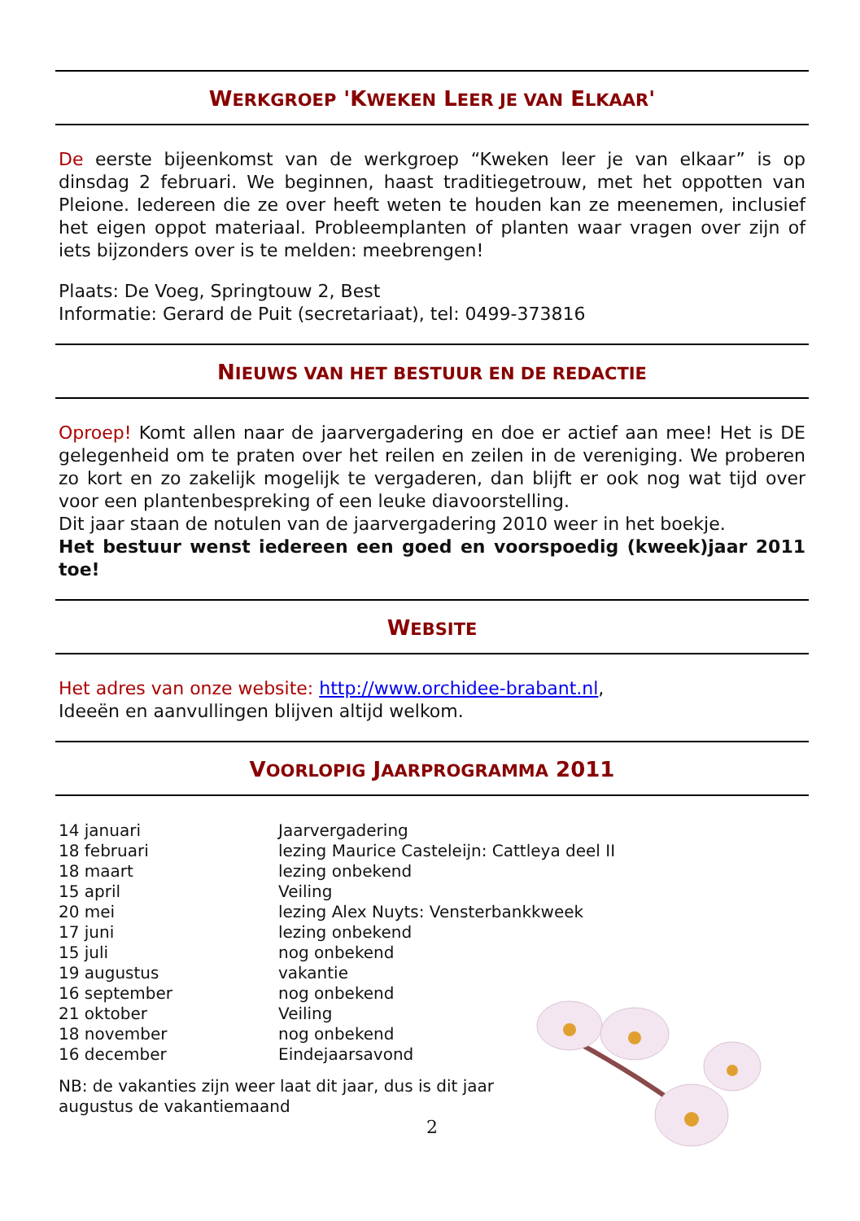WERKGROEP 'KWEKEN LEER JE VAN ELKAAR'
De eerste bijeenkomst van de werkgroep “Kweken leer je van elkaar” is op dinsdag 2 februari. We beginnen, haast traditiegetrouw, met het oppotten van Pleione. Iedereen die ze over heeft weten te houden kan ze meenemen, inclusief het eigen oppot materiaal. Probleemplanten of planten waar vragen over zijn of iets bijzonders over is te melden: meebrengen!
Plaats: De Voeg, Springtouw 2, Best
Informatie: Gerard de Puit (secretariaat), tel: 0499-373816
NIEUWS VAN HET BESTUUR EN DE REDACTIE
Oproep! Komt allen naar de jaarvergadering en doe er actief aan mee! Het is DE gelegenheid om te praten over het reilen en zeilen in de vereniging. We proberen zo kort en zo zakelijk mogelijk te vergaderen, dan blijft er ook nog wat tijd over voor een plantenbespreking of een leuke diavoorstelling.
Dit jaar staan de notulen van de jaarvergadering 2010 weer in het boekje.
Het bestuur wenst iedereen een goed en voorspoedig (kweek)jaar 2011 toe!
WEBSITE
Het adres van onze website: http://www.orchidee-brabant.nl,
Ideeën en aanvullingen blijven altijd welkom.
VOORLOPIG JAARPROGRAMMA 2011
| 14 januari | Jaarvergadering |
| 18 februari | lezing Maurice Casteleijn: Cattleya deel II |
| 18 maart | lezing onbekend |
| 15 april | Veiling |
| 20 mei | lezing Alex Nuyts: Vensterbankkweek |
| 17 juni | lezing onbekend |
| 15 juli | nog onbekend |
| 19 augustus | vakantie |
| 16 september | nog onbekend |
| 21 oktober | Veiling |
| 18 november | nog onbekend |
| 16 december | Eindejaarsavond |
NB: de vakanties zijn weer laat dit jaar, dus is dit jaar
augustus de vakantiemaand
2